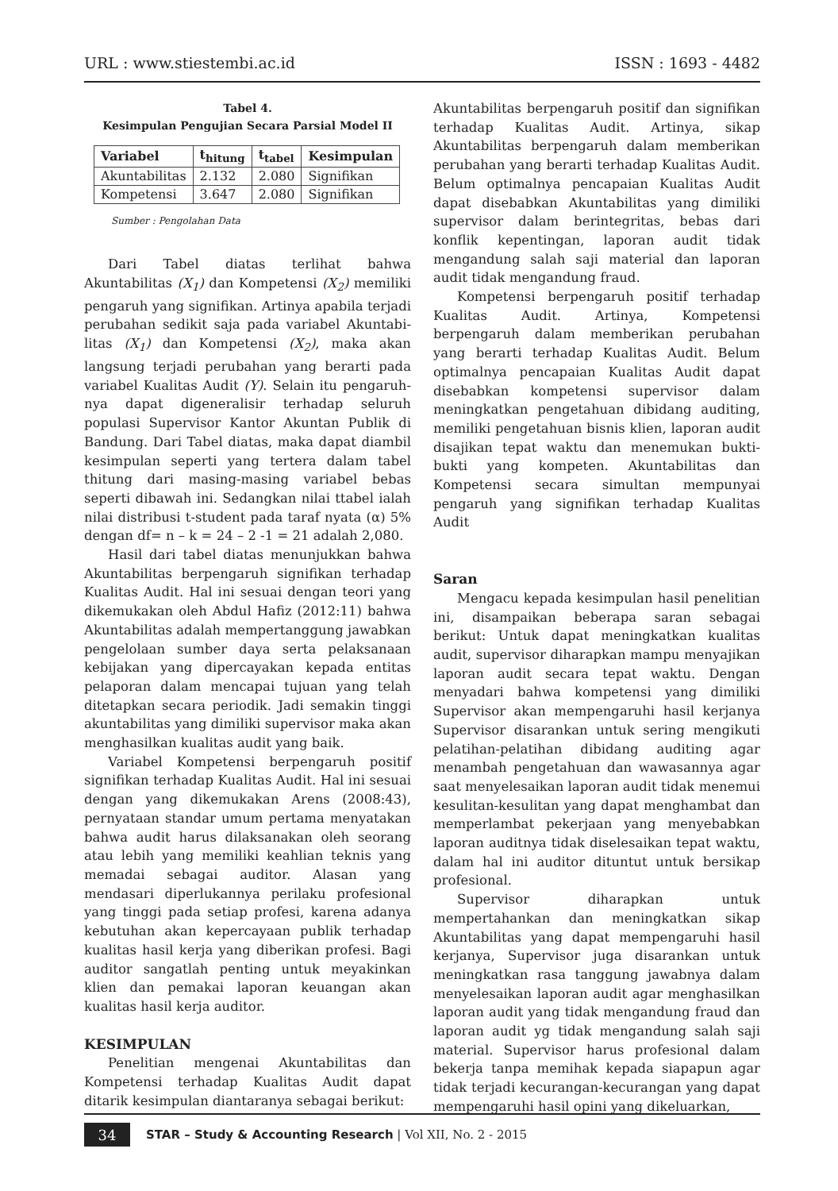URL : www.stiestembi.ac.id ISSN : 1693 - 4482
Tabel 4.
Kesimpulan Pengujian Secara Parsial Model II
| Variabel | t<sub>hitung</sub> | t<sub>tabel</sub> | Kesimpulan |
| --- | --- | --- | --- |
| Akuntabilitas | 2.132 | 2.080 | Signifikan |
| Kompetensi | 3.647 | 2.080 | Signifikan |
Sumber : Pengolahan Data
Dari Tabel diatas terlihat bahwa Akuntabilitas (X<sub>1</sub>) dan Kompetensi (X<sub>2</sub>) memiliki pengaruh yang signifikan. Artinya apabila terjadi perubahan sedikit saja pada variabel Akuntabi-litas (X<sub>1</sub>) dan Kompetensi (X<sub>2</sub>), maka akan langsung terjadi perubahan yang berarti pada variabel Kualitas Audit (Y). Selain itu pengaruh-nya dapat digeneralisir terhadap seluruh populasi Supervisor Kantor Akuntan Publik di Bandung. Dari Tabel diatas, maka dapat diambil kesimpulan seperti yang tertera dalam tabel thitung dari masing-masing variabel bebas seperti dibawah ini. Sedangkan nilai ttabel ialah nilai distribusi t-student pada taraf nyata (α) 5% dengan df= n – k = 24 – 2 -1 = 21 adalah 2,080.
Hasil dari tabel diatas menunjukkan bahwa Akuntabilitas berpengaruh signifikan terhadap Kualitas Audit. Hal ini sesuai dengan teori yang dikemukakan oleh Abdul Hafiz (2012:11) bahwa Akuntabilitas adalah mempertanggung jawabkan pengelolaan sumber daya serta pelaksanaan kebijakan yang dipercayakan kepada entitas pelaporan dalam mencapai tujuan yang telah ditetapkan secara periodik. Jadi semakin tinggi akuntabilitas yang dimiliki supervisor maka akan menghasilkan kualitas audit yang baik.
Variabel Kompetensi berpengaruh positif signifikan terhadap Kualitas Audit. Hal ini sesuai dengan yang dikemukakan Arens (2008:43), pernyataan standar umum pertama menyatakan bahwa audit harus dilaksanakan oleh seorang atau lebih yang memiliki keahlian teknis yang memadai sebagai auditor. Alasan yang mendasari diperlukannya perilaku profesional yang tinggi pada setiap profesi, karena adanya kebutuhan akan kepercayaan publik terhadap kualitas hasil kerja yang diberikan profesi. Bagi auditor sangatlah penting untuk meyakinkan klien dan pemakai laporan keuangan akan kualitas hasil kerja auditor.
KESIMPULAN
Penelitian mengenai Akuntabilitas dan Kompetensi terhadap Kualitas Audit dapat ditarik kesimpulan diantaranya sebagai berikut:
Akuntabilitas berpengaruh positif dan signifikan terhadap Kualitas Audit. Artinya, sikap Akuntabilitas berpengaruh dalam memberikan perubahan yang berarti terhadap Kualitas Audit. Belum optimalnya pencapaian Kualitas Audit dapat disebabkan Akuntabilitas yang dimiliki supervisor dalam berintegritas, bebas dari konflik kepentingan, laporan audit tidak mengandung salah saji material dan laporan audit tidak mengandung fraud.
Kompetensi berpengaruh positif terhadap Kualitas Audit. Artinya, Kompetensi berpengaruh dalam memberikan perubahan yang berarti terhadap Kualitas Audit. Belum optimalnya pencapaian Kualitas Audit dapat disebabkan kompetensi supervisor dalam meningkatkan pengetahuan dibidang auditing, memiliki pengetahuan bisnis klien, laporan audit disajikan tepat waktu dan menemukan bukti-bukti yang kompeten. Akuntabilitas dan Kompetensi secara simultan mempunyai pengaruh yang signifikan terhadap Kualitas Audit
Saran
Mengacu kepada kesimpulan hasil penelitian ini, disampaikan beberapa saran sebagai berikut: Untuk dapat meningkatkan kualitas audit, supervisor diharapkan mampu menyajikan laporan audit secara tepat waktu. Dengan menyadari bahwa kompetensi yang dimiliki Supervisor akan mempengaruhi hasil kerjanya Supervisor disarankan untuk sering mengikuti pelatihan-pelatihan dibidang auditing agar menambah pengetahuan dan wawasannya agar saat menyelesaikan laporan audit tidak menemui kesulitan-kesulitan yang dapat menghambat dan memperlambat pekerjaan yang menyebabkan laporan auditnya tidak diselesaikan tepat waktu, dalam hal ini auditor dituntut untuk bersikap profesional.
Supervisor diharapkan untuk mempertahankan dan meningkatkan sikap Akuntabilitas yang dapat mempengaruhi hasil kerjanya, Supervisor juga disarankan untuk meningkatkan rasa tanggung jawabnya dalam menyelesaikan laporan audit agar menghasilkan laporan audit yang tidak mengandung fraud dan laporan audit yg tidak mengandung salah saji material. Supervisor harus profesional dalam bekerja tanpa memihak kepada siapapun agar tidak terjadi kecurangan-kecurangan yang dapat mempengaruhi hasil opini yang dikeluarkan,
34 STAR – Study & Accounting Research | Vol XII, No. 2 - 2015